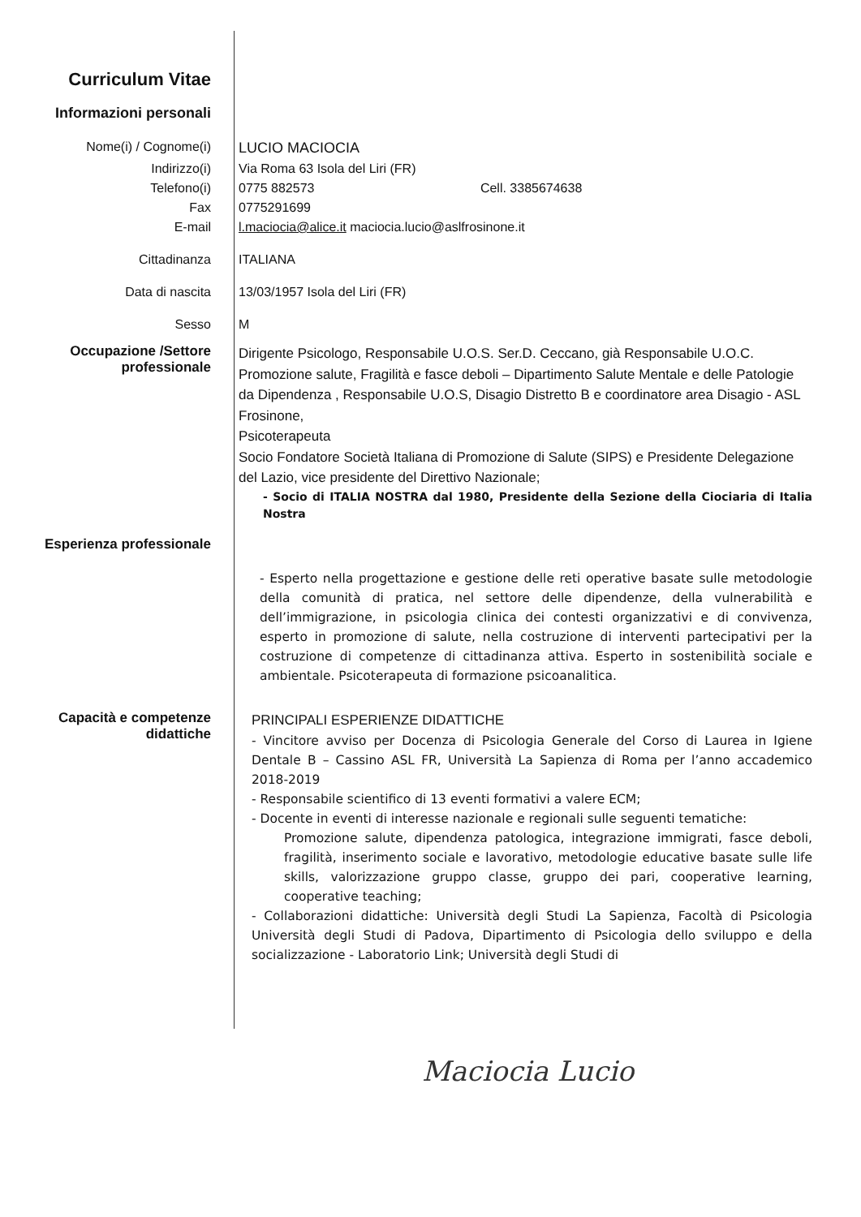Curriculum Vitae
Informazioni personali
Nome(i) / Cognome(i) LUCIO MACIOCIA
Indirizzo(i) Via Roma 63 Isola del Liri (FR)
Telefono(i) 0775 882573 Cell. 3385674638
Fax 0775291699
E-mail l.maciocia@alice.it maciocia.lucio@aslfrosinone.it
Cittadinanza ITALIANA
Data di nascita 13/03/1957 Isola del Liri (FR)
Sesso M
Occupazione /Settore professionale
Dirigente Psicologo, Responsabile U.O.S. Ser.D. Ceccano, già Responsabile U.O.C. Promozione salute, Fragilità e fasce deboli – Dipartimento Salute Mentale e delle Patologie da Dipendenza , Responsabile U.O.S, Disagio Distretto B e coordinatore area Disagio - ASL Frosinone,
Psicoterapeuta
Socio Fondatore Società Italiana di Promozione di Salute (SIPS) e Presidente Delegazione del Lazio, vice presidente del Direttivo Nazionale;
- Socio di ITALIA NOSTRA dal 1980, Presidente della Sezione della Ciociaria di Italia Nostra
Esperienza professionale
- Esperto nella progettazione e gestione delle reti operative basate sulle metodologie della comunità di pratica, nel settore delle dipendenze, della vulnerabilità e dell’immigrazione, in psicologia clinica dei contesti organizzativi e di convivenza, esperto in promozione di salute, nella costruzione di interventi partecipativi per la costruzione di competenze di cittadinanza attiva. Esperto in sostenibilità sociale e ambientale. Psicoterapeuta di formazione psicoanalitica.
Capacità e competenze didattiche
PRINCIPALI ESPERIENZE DIDATTICHE
- Vincitore avviso per Docenza di Psicologia Generale del Corso di Laurea in Igiene Dentale B – Cassino ASL FR, Università La Sapienza di Roma per l’anno accademico 2018-2019
- Responsabile scientifico di 13 eventi formativi a valere ECM;
- Docente in eventi di interesse nazionale e regionali sulle seguenti tematiche:
Promozione salute, dipendenza patologica, integrazione immigrati, fasce deboli, fragilità, inserimento sociale e lavorativo, metodologie educative basate sulle life skills, valorizzazione gruppo classe, gruppo dei pari, cooperative learning, cooperative teaching;
- Collaborazioni didattiche: Università degli Studi La Sapienza, Facoltà di Psicologia Università degli Studi di Padova, Dipartimento di Psicologia dello sviluppo e della socializzazione - Laboratorio Link; Università degli Studi di
Maciocia Lucio